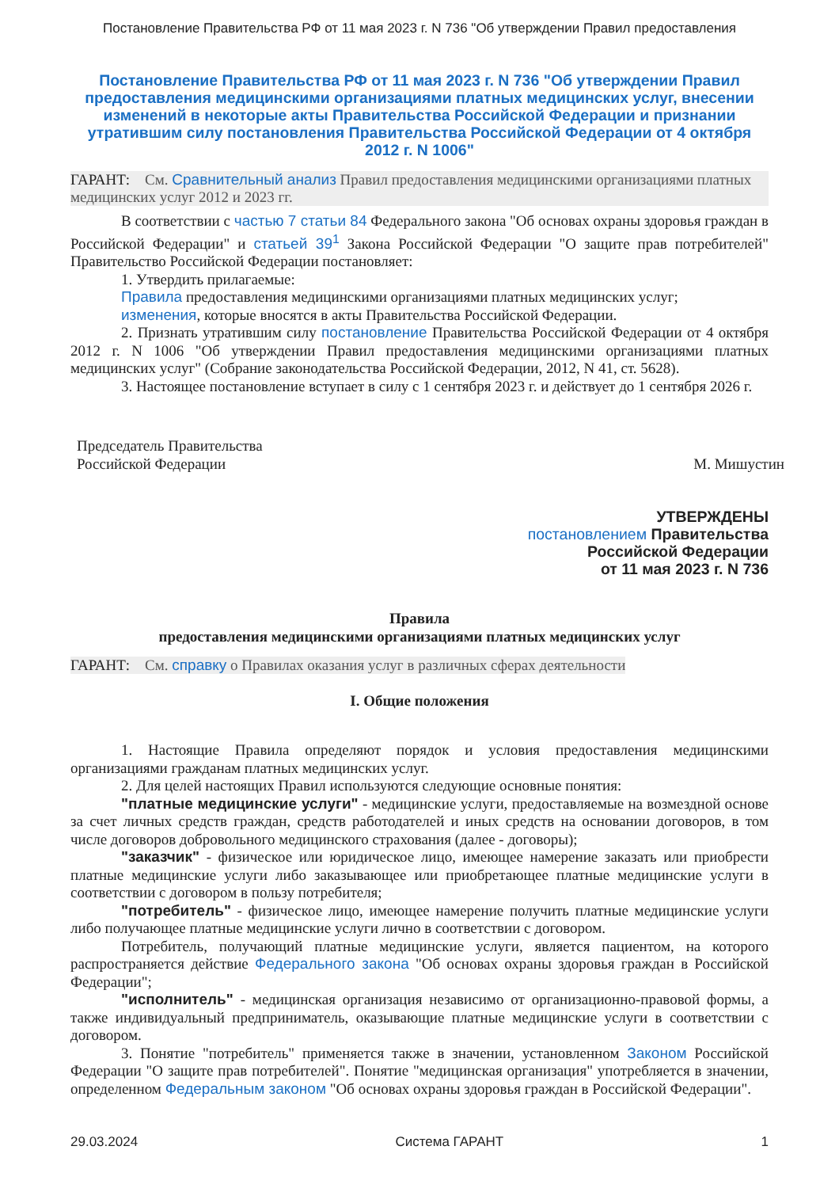Постановление Правительства РФ от 11 мая 2023 г. N 736 "Об утверждении Правил предоставления
Постановление Правительства РФ от 11 мая 2023 г. N 736 "Об утверждении Правил предоставления медицинскими организациями платных медицинских услуг, внесении изменений в некоторые акты Правительства Российской Федерации и признании утратившим силу постановления Правительства Российской Федерации от 4 октября 2012 г. N 1006"
ГАРАНТ: См. Сравнительный анализ Правил предоставления медицинскими организациями платных медицинских услуг 2012 и 2023 гг.
В соответствии с частью 7 статьи 84 Федерального закона "Об основах охраны здоровья граждан в Российской Федерации" и статьей 39<sup>1</sup> Закона Российской Федерации "О защите прав потребителей" Правительство Российской Федерации постановляет:
1. Утвердить прилагаемые:
Правила предоставления медицинскими организациями платных медицинских услуг;
изменения, которые вносятся в акты Правительства Российской Федерации.
2. Признать утратившим силу постановление Правительства Российской Федерации от 4 октября 2012 г. N 1006 "Об утверждении Правил предоставления медицинскими организациями платных медицинских услуг" (Собрание законодательства Российской Федерации, 2012, N 41, ст. 5628).
3. Настоящее постановление вступает в силу с 1 сентября 2023 г. и действует до 1 сентября 2026 г.
Председатель Правительства
Российской Федерации
М. Мишустин
УТВЕРЖДЕНЫ
постановлением Правительства
Российской Федерации
от 11 мая 2023 г. N 736
Правила
предоставления медицинскими организациями платных медицинских услуг
ГАРАНТ: См. справку о Правилах оказания услуг в различных сферах деятельности
I. Общие положения
1. Настоящие Правила определяют порядок и условия предоставления медицинскими организациями гражданам платных медицинских услуг.
2. Для целей настоящих Правил используются следующие основные понятия:
"платные медицинские услуги" - медицинские услуги, предоставляемые на возмездной основе за счет личных средств граждан, средств работодателей и иных средств на основании договоров, в том числе договоров добровольного медицинского страхования (далее - договоры);
"заказчик" - физическое или юридическое лицо, имеющее намерение заказать или приобрести платные медицинские услуги либо заказывающее или приобретающее платные медицинские услуги в соответствии с договором в пользу потребителя;
"потребитель" - физическое лицо, имеющее намерение получить платные медицинские услуги либо получающее платные медицинские услуги лично в соответствии с договором.
Потребитель, получающий платные медицинские услуги, является пациентом, на которого распространяется действие Федерального закона "Об основах охраны здоровья граждан в Российской Федерации";
"исполнитель" - медицинская организация независимо от организационно-правовой формы, а также индивидуальный предприниматель, оказывающие платные медицинские услуги в соответствии с договором.
3. Понятие "потребитель" применяется также в значении, установленном Законом Российской Федерации "О защите прав потребителей". Понятие "медицинская организация" употребляется в значении, определенном Федеральным законом "Об основах охраны здоровья граждан в Российской Федерации".
29.03.2024 Система ГАРАНТ 1